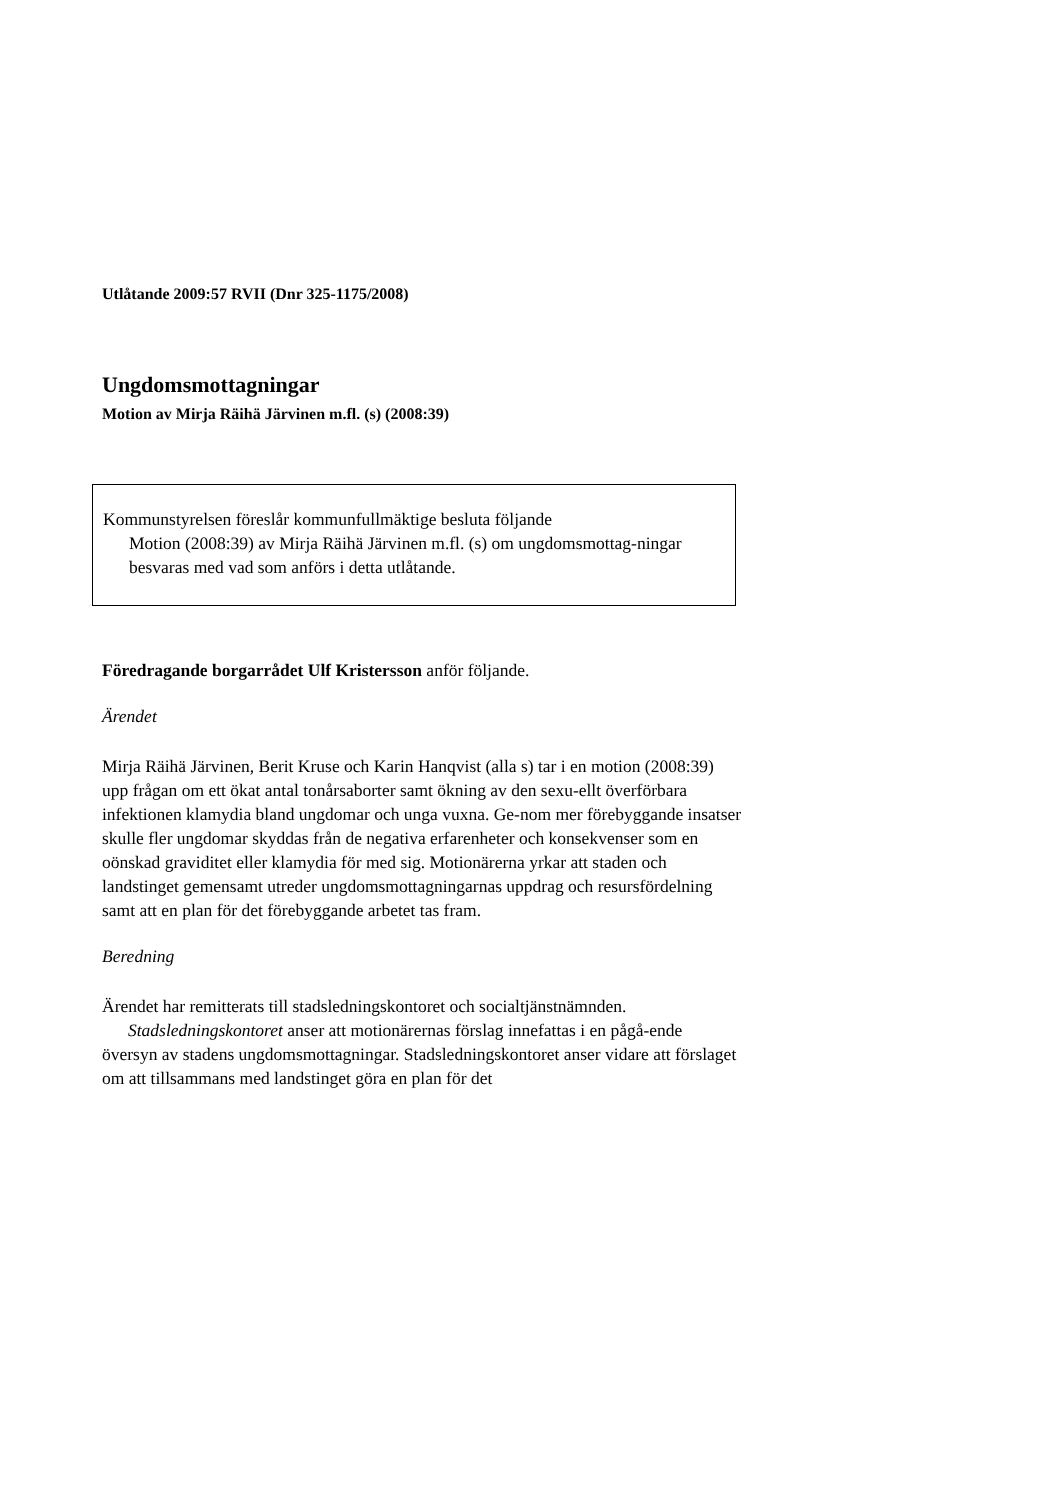Utlåtande 2009:57 RVII (Dnr 325-1175/2008)
Ungdomsmottagningar
Motion av Mirja Räihä Järvinen m.fl. (s) (2008:39)
Kommunstyrelsen föreslår kommunfullmäktige besluta följande
Motion (2008:39) av Mirja Räihä Järvinen m.fl. (s) om ungdomsmottag-ningar besvaras med vad som anförs i detta utlåtande.
Föredragande borgarrådet Ulf Kristersson anför följande.
Ärendet
Mirja Räihä Järvinen, Berit Kruse och Karin Hanqvist (alla s) tar i en motion (2008:39) upp frågan om ett ökat antal tonårsaborter samt ökning av den sexu-ellt överförbara infektionen klamydia bland ungdomar och unga vuxna. Ge-nom mer förebyggande insatser skulle fler ungdomar skyddas från de negativa erfarenheter och konsekvenser som en oönskad graviditet eller klamydia för med sig. Motionärerna yrkar att staden och landstinget gemensamt utreder ungdomsmottagningarnas uppdrag och resursfördelning samt att en plan för det förebyggande arbetet tas fram.
Beredning
Ärendet har remitterats till stadsledningskontoret och socialtjänstnämnden.
Stadsledningskontoret anser att motionärernas förslag innefattas i en pågå-ende översyn av stadens ungdomsmottagningar. Stadsledningskontoret anser vidare att förslaget om att tillsammans med landstinget göra en plan för det